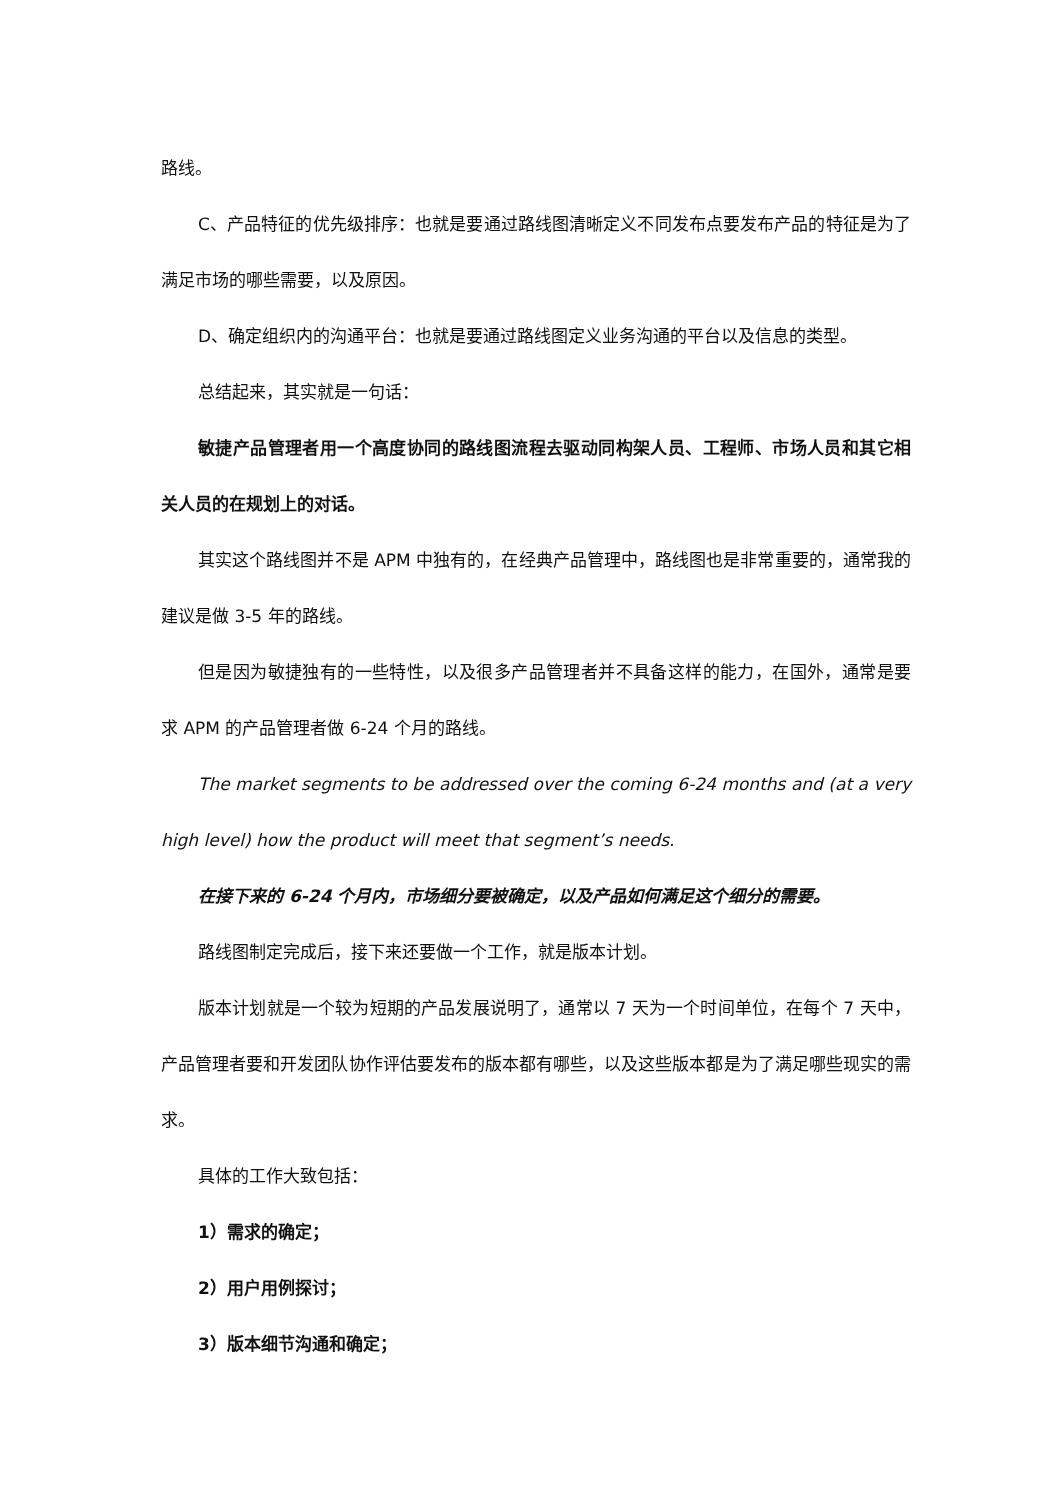路线。
C、产品特征的优先级排序：也就是要通过路线图清晰定义不同发布点要发布产品的特征是为了满足市场的哪些需要，以及原因。
D、确定组织内的沟通平台：也就是要通过路线图定义业务沟通的平台以及信息的类型。
总结起来，其实就是一句话：
敏捷产品管理者用一个高度协同的路线图流程去驱动同构架人员、工程师、市场人员和其它相关人员的在规划上的对话。
其实这个路线图并不是 APM 中独有的，在经典产品管理中，路线图也是非常重要的，通常我的建议是做 3-5 年的路线。
但是因为敏捷独有的一些特性，以及很多产品管理者并不具备这样的能力，在国外，通常是要求 APM 的产品管理者做 6-24 个月的路线。
The market segments to be addressed over the coming 6-24 months and (at a very high level) how the product will meet that segment’s needs.
在接下来的 6-24 个月内，市场细分要被确定，以及产品如何满足这个细分的需要。
路线图制定完成后，接下来还要做一个工作，就是版本计划。
版本计划就是一个较为短期的产品发展说明了，通常以 7 天为一个时间单位，在每个 7 天中，产品管理者要和开发团队协作评估要发布的版本都有哪些，以及这些版本都是为了满足哪些现实的需求。
具体的工作大致包括：
1）需求的确定；
2）用户用例探讨；
3）版本细节沟通和确定；